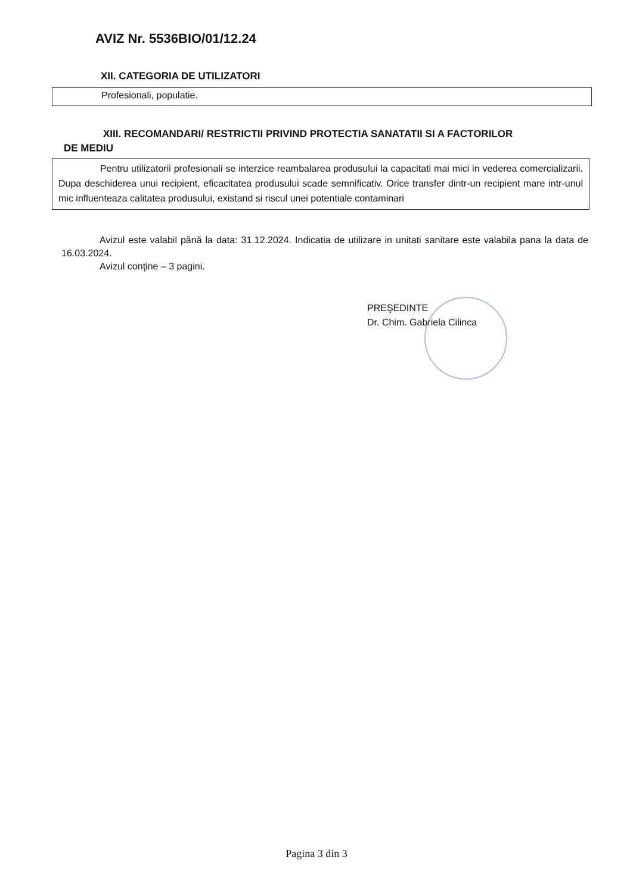AVIZ Nr. 5536BIO/01/12.24
XII. CATEGORIA DE UTILIZATORI
Profesionali, populatie.
XIII. RECOMANDARI/ RESTRICTII PRIVIND PROTECTIA SANATATII SI A FACTORILOR
DE MEDIU
Pentru utilizatorii profesionali se interzice reambalarea produsului la capacitati mai mici in vederea comercializarii. Dupa deschiderea unui recipient, eficacitatea produsului scade semnificativ. Orice transfer dintr-un recipient mare intr-unul mic influenteaza calitatea produsului, existand si riscul unei potentiale contaminari
Avizul este valabil până la data: 31.12.2024. Indicatia de utilizare in unitati sanitare este valabila pana la data de 16.03.2024.
Avizul conţine – 3 pagini.
PREŞEDINTE
Dr. Chim. Gabriela Cilinca
Pagina 3 din 3